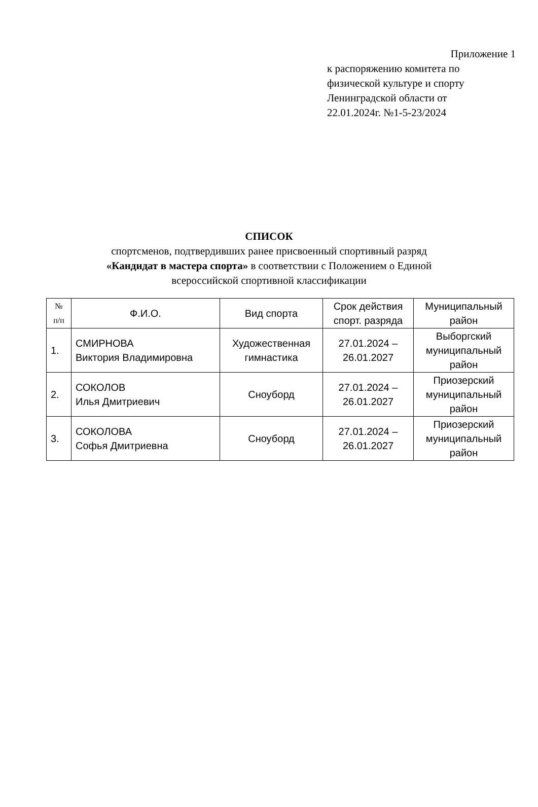Приложение 1
к распоряжению комитета по
физической культуре и спорту
Ленинградской области от
22.01.2024г. №1-5-23/2024
СПИСОК
спортсменов, подтвердивших ранее присвоенный спортивный разряд
«Кандидат в мастера спорта» в соответствии с Положением о Единой
всероссийской спортивной классификации
| № п/п | Ф.И.О. | Вид спорта | Срок действия спорт. разряда | Муниципальный район |
| --- | --- | --- | --- | --- |
| 1. | СМИРНОВА Виктория Владимировна | Художественная гимнастика | 27.01.2024 – 26.01.2027 | Выборгский муниципальный район |
| 2. | СОКОЛОВ Илья Дмитриевич | Сноуборд | 27.01.2024 – 26.01.2027 | Приозерский муниципальный район |
| 3. | СОКОЛОВА Софья Дмитриевна | Сноуборд | 27.01.2024 – 26.01.2027 | Приозерский муниципальный район |